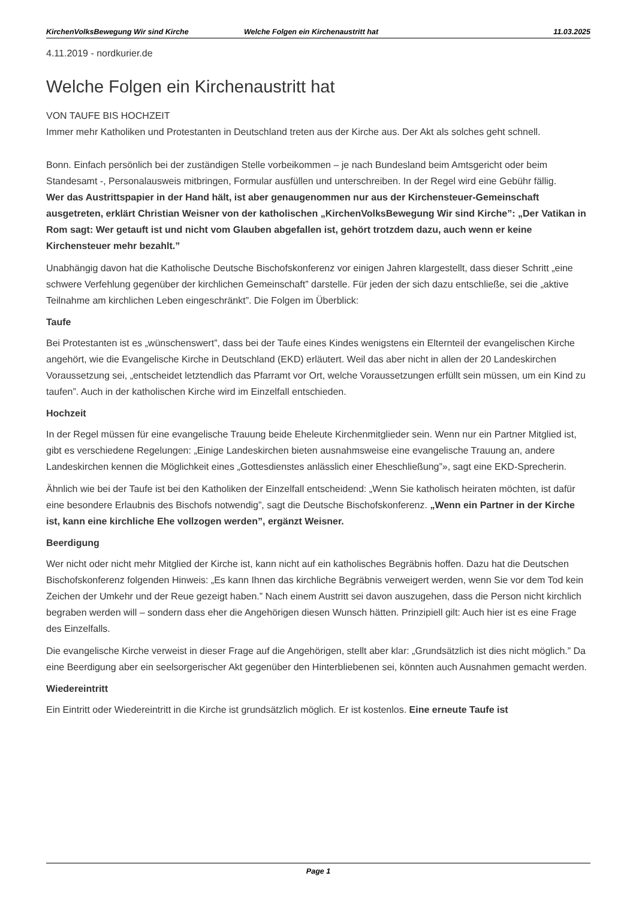KirchenVolksBewegung Wir sind Kirche Welche Folgen ein Kirchenaustritt hat 11.03.2025
4.11.2019 - nordkurier.de
Welche Folgen ein Kirchenaustritt hat
VON TAUFE BIS HOCHZEIT
Immer mehr Katholiken und Protestanten in Deutschland treten aus der Kirche aus. Der Akt als solches geht schnell.
Bonn. Einfach persönlich bei der zuständigen Stelle vorbeikommen – je nach Bundesland beim Amtsgericht oder beim Standesamt -, Personalausweis mitbringen, Formular ausfüllen und unterschreiben. In der Regel wird eine Gebühr fällig.
Wer das Austrittspapier in der Hand hält, ist aber genaugenommen nur aus der Kirchensteuer-Gemeinschaft ausgetreten, erklärt Christian Weisner von der katholischen „KirchenVolksBewegung Wir sind Kirche”: „Der Vatikan in Rom sagt: Wer getauft ist und nicht vom Glauben abgefallen ist, gehört trotzdem dazu, auch wenn er keine Kirchensteuer mehr bezahlt.”
Unabhängig davon hat die Katholische Deutsche Bischofskonferenz vor einigen Jahren klargestellt, dass dieser Schritt „eine schwere Verfehlung gegenüber der kirchlichen Gemeinschaft” darstelle. Für jeden der sich dazu entschließe, sei die „aktive Teilnahme am kirchlichen Leben eingeschränkt”. Die Folgen im Überblick:
Taufe
Bei Protestanten ist es „wünschenswert”, dass bei der Taufe eines Kindes wenigstens ein Elternteil der evangelischen Kirche angehört, wie die Evangelische Kirche in Deutschland (EKD) erläutert. Weil das aber nicht in allen der 20 Landeskirchen Voraussetzung sei, „entscheidet letztendlich das Pfarramt vor Ort, welche Voraussetzungen erfüllt sein müssen, um ein Kind zu taufen”. Auch in der katholischen Kirche wird im Einzelfall entschieden.
Hochzeit
In der Regel müssen für eine evangelische Trauung beide Eheleute Kirchenmitglieder sein. Wenn nur ein Partner Mitglied ist, gibt es verschiedene Regelungen: „Einige Landeskirchen bieten ausnahmsweise eine evangelische Trauung an, andere Landeskirchen kennen die Möglichkeit eines „Gottesdienstes anlässlich einer Eheschließung”», sagt eine EKD-Sprecherin.
Ähnlich wie bei der Taufe ist bei den Katholiken der Einzelfall entscheidend: „Wenn Sie katholisch heiraten möchten, ist dafür eine besondere Erlaubnis des Bischofs notwendig”, sagt die Deutsche Bischofskonferenz. „Wenn ein Partner in der Kirche ist, kann eine kirchliche Ehe vollzogen werden”, ergänzt Weisner.
Beerdigung
Wer nicht oder nicht mehr Mitglied der Kirche ist, kann nicht auf ein katholisches Begräbnis hoffen. Dazu hat die Deutschen Bischofskonferenz folgenden Hinweis: „Es kann Ihnen das kirchliche Begräbnis verweigert werden, wenn Sie vor dem Tod kein Zeichen der Umkehr und der Reue gezeigt haben.” Nach einem Austritt sei davon auszugehen, dass die Person nicht kirchlich begraben werden will – sondern dass eher die Angehörigen diesen Wunsch hätten. Prinzipiell gilt: Auch hier ist es eine Frage des Einzelfalls.
Die evangelische Kirche verweist in dieser Frage auf die Angehörigen, stellt aber klar: „Grundsätzlich ist dies nicht möglich.” Da eine Beerdigung aber ein seelsorgerischer Akt gegenüber den Hinterbliebenen sei, könnten auch Ausnahmen gemacht werden.
Wiedereintritt
Ein Eintritt oder Wiedereintritt in die Kirche ist grundsätzlich möglich. Er ist kostenlos. Eine erneute Taufe ist
Page 1